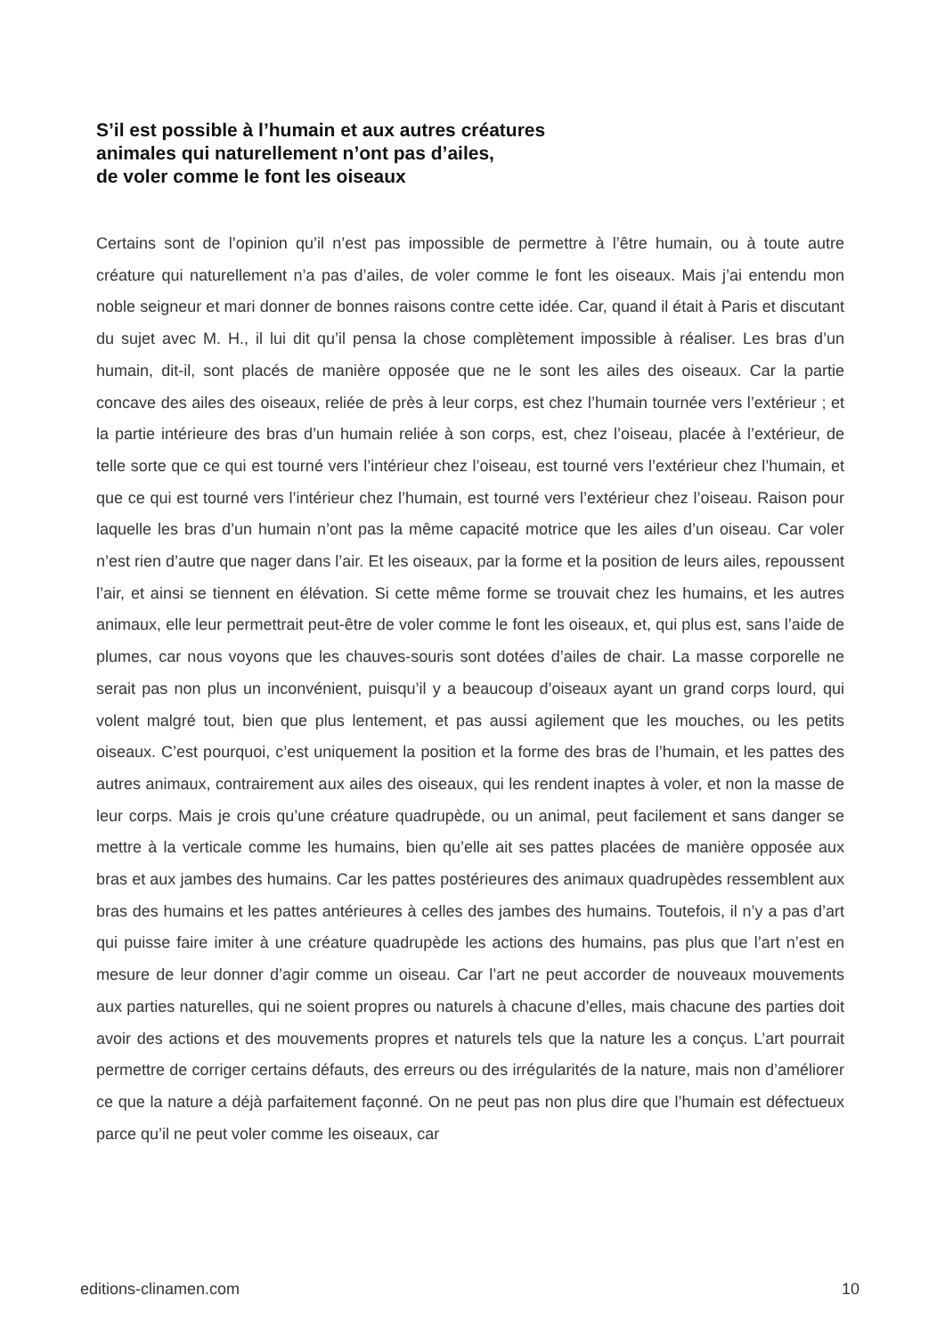S’il est possible à l’humain et aux autres créatures
animales qui naturellement n’ont pas d’ailes,
de voler comme le font les oiseaux
Certains sont de l’opinion qu’il n’est pas impossible de permettre à l’être humain, ou à toute autre créature qui naturellement n’a pas d’ailes, de voler comme le font les oiseaux. Mais j’ai entendu mon noble seigneur et mari donner de bonnes raisons contre cette idée. Car, quand il était à Paris et discutant du sujet avec M. H., il lui dit qu’il pensa la chose complètement impossible à réaliser. Les bras d’un humain, dit-il, sont placés de manière opposée que ne le sont les ailes des oiseaux. Car la partie concave des ailes des oiseaux, reliée de près à leur corps, est chez l’humain tournée vers l’extérieur ; et la partie intérieure des bras d’un humain reliée à son corps, est, chez l’oiseau, placée à l’extérieur, de telle sorte que ce qui est tourné vers l’intérieur chez l’oiseau, est tourné vers l’extérieur chez l’humain, et que ce qui est tourné vers l’intérieur chez l’humain, est tourné vers l’extérieur chez l’oiseau. Raison pour laquelle les bras d’un humain n’ont pas la même capacité motrice que les ailes d’un oiseau. Car voler n’est rien d’autre que nager dans l’air. Et les oiseaux, par la forme et la position de leurs ailes, repoussent l’air, et ainsi se tiennent en élévation. Si cette même forme se trouvait chez les humains, et les autres animaux, elle leur permettrait peut-être de voler comme le font les oiseaux, et, qui plus est, sans l’aide de plumes, car nous voyons que les chauves-souris sont dotées d’ailes de chair. La masse corporelle ne serait pas non plus un inconvénient, puisqu’il y a beaucoup d’oiseaux ayant un grand corps lourd, qui volent malgré tout, bien que plus lentement, et pas aussi agilement que les mouches, ou les petits oiseaux. C’est pourquoi, c’est uniquement la position et la forme des bras de l’humain, et les pattes des autres animaux, contrairement aux ailes des oiseaux, qui les rendent inaptes à voler, et non la masse de leur corps. Mais je crois qu’une créature quadrupède, ou un animal, peut facilement et sans danger se mettre à la verticale comme les humains, bien qu’elle ait ses pattes placées de manière opposée aux bras et aux jambes des humains. Car les pattes postérieures des animaux quadrupèdes ressemblent aux bras des humains et les pattes antérieures à celles des jambes des humains. Toutefois, il n’y a pas d’art qui puisse faire imiter à une créature quadrupède les actions des humains, pas plus que l’art n’est en mesure de leur donner d’agir comme un oiseau. Car l’art ne peut accorder de nouveaux mouvements aux parties naturelles, qui ne soient propres ou naturels à chacune d’elles, mais chacune des parties doit avoir des actions et des mouvements propres et naturels tels que la nature les a conçus. L’art pourrait permettre de corriger certains défauts, des erreurs ou des irrégularités de la nature, mais non d’améliorer ce que la nature a déjà parfaitement façonné. On ne peut pas non plus dire que l’humain est défectueux parce qu’il ne peut voler comme les oiseaux, car
editions-clinamen.com 10